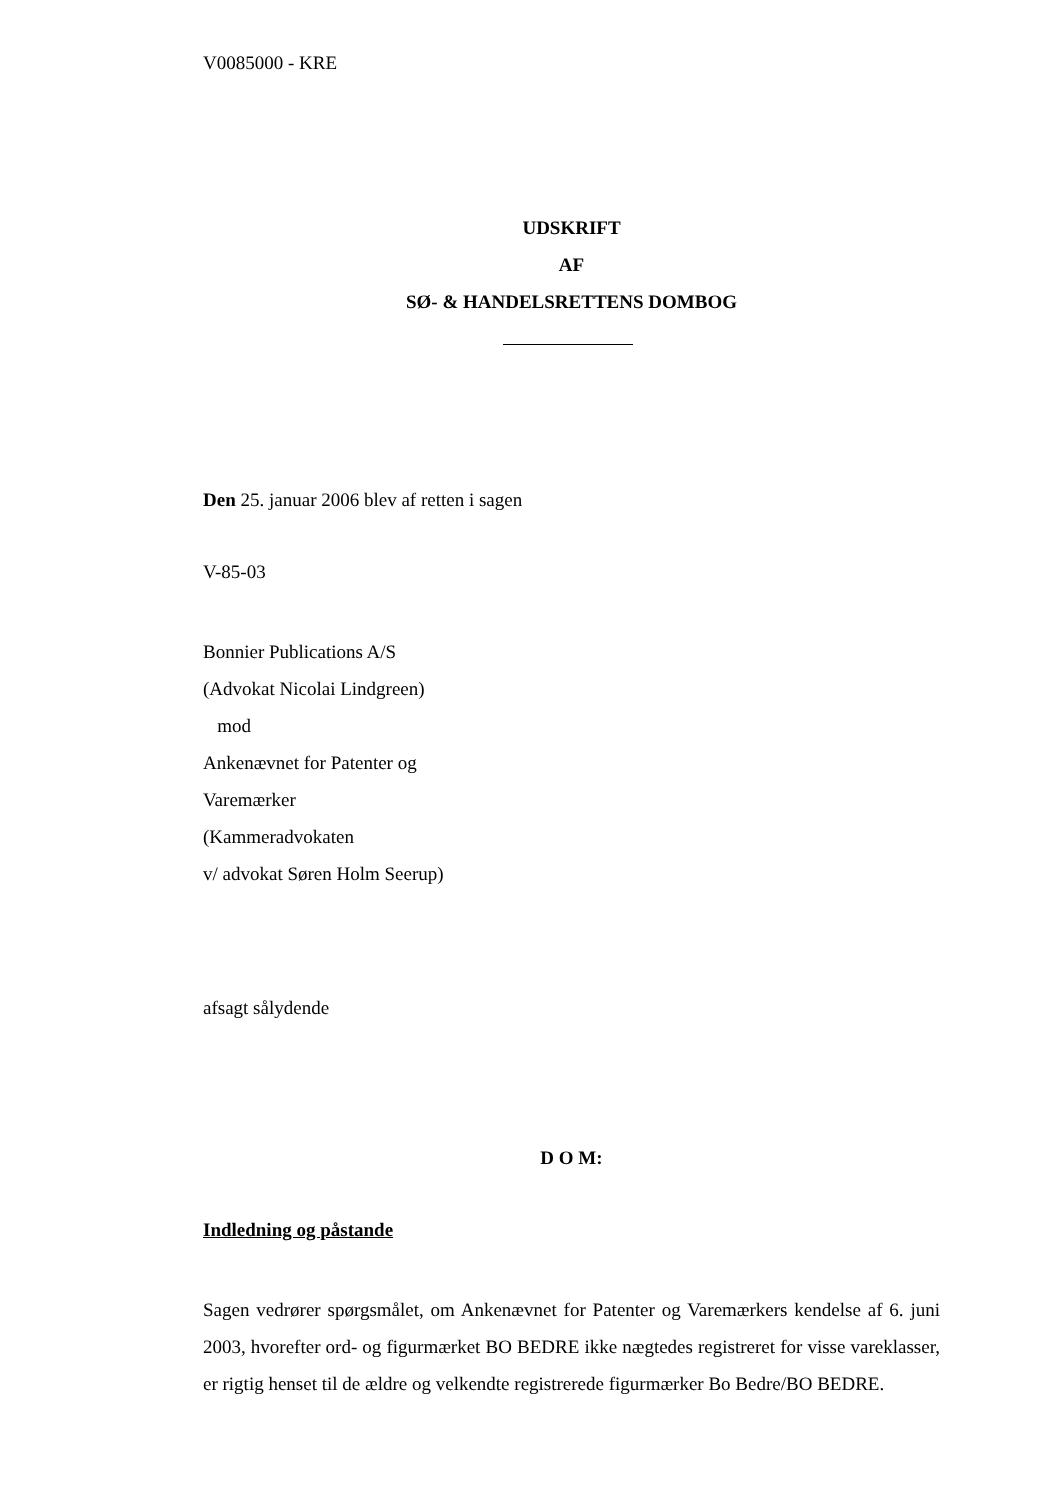V0085000 - KRE
UDSKRIFT
AF
SØ- & HANDELSRETTENS DOMBOG
Den 25. januar 2006 blev af retten i sagen
V-85-03
Bonnier Publications A/S
(Advokat Nicolai Lindgreen)
mod
Ankenævnet for Patenter og
Varemærker
(Kammeradvokaten
v/ advokat Søren Holm Seerup)
afsagt sålydende
D O M:
Indledning og påstande
Sagen vedrører spørgsmålet, om Ankenævnet for Patenter og Varemærkers kendelse af 6. juni 2003, hvorefter ord- og figurmærket BO BEDRE ikke nægtedes registreret for visse vareklasser, er rigtig henset til de ældre og velkendte registrerede figurmærker Bo Bedre/BO BEDRE.